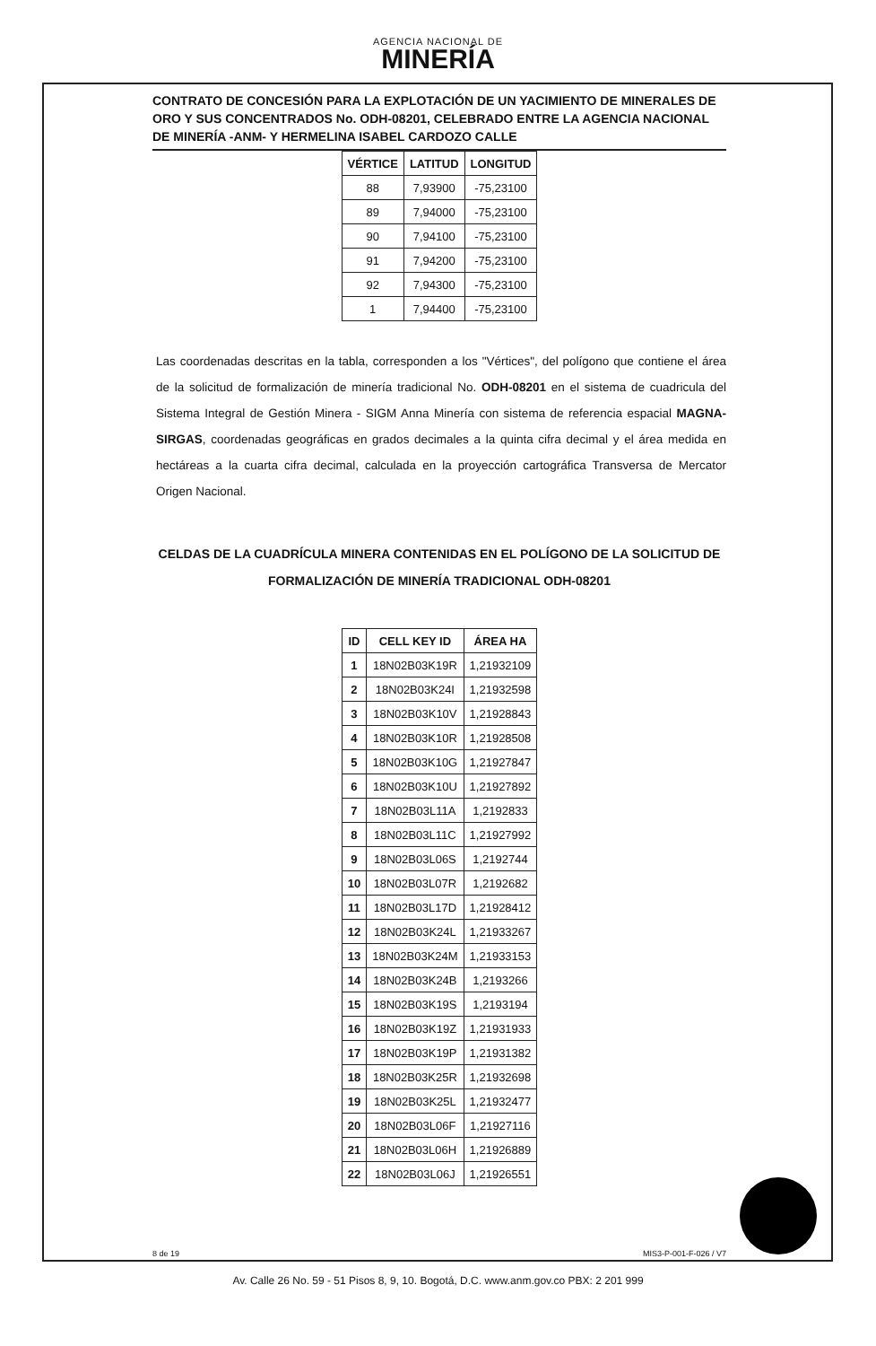AGENCIA NACIONAL DE
MINERÍA
CONTRATO DE CONCESIÓN PARA LA EXPLOTACIÓN DE UN YACIMIENTO DE MINERALES DE ORO Y SUS CONCENTRADOS No. ODH-08201, CELEBRADO ENTRE LA AGENCIA NACIONAL DE MINERÍA -ANM- Y HERMELINA ISABEL CARDOZO CALLE
| VÉRTICE | LATITUD | LONGITUD |
| --- | --- | --- |
| 88 | 7,93900 | -75,23100 |
| 89 | 7,94000 | -75,23100 |
| 90 | 7,94100 | -75,23100 |
| 91 | 7,94200 | -75,23100 |
| 92 | 7,94300 | -75,23100 |
| 1 | 7,94400 | -75,23100 |
Las coordenadas descritas en la tabla, corresponden a los "Vértices", del polígono que contiene el área de la solicitud de formalización de minería tradicional No. ODH-08201 en el sistema de cuadricula del Sistema Integral de Gestión Minera - SIGM Anna Minería con sistema de referencia espacial MAGNA-SIRGAS, coordenadas geográficas en grados decimales a la quinta cifra decimal y el área medida en hectáreas a la cuarta cifra decimal, calculada en la proyección cartográfica Transversa de Mercator Origen Nacional.
CELDAS DE LA CUADRÍCULA MINERA CONTENIDAS EN EL POLÍGONO DE LA SOLICITUD DE FORMALIZACIÓN DE MINERÍA TRADICIONAL ODH-08201
| ID | CELL KEY ID | ÁREA HA |
| --- | --- | --- |
| 1 | 18N02B03K19R | 1,21932109 |
| 2 | 18N02B03K24I | 1,21932598 |
| 3 | 18N02B03K10V | 1,21928843 |
| 4 | 18N02B03K10R | 1,21928508 |
| 5 | 18N02B03K10G | 1,21927847 |
| 6 | 18N02B03K10U | 1,21927892 |
| 7 | 18N02B03L11A | 1,2192833 |
| 8 | 18N02B03L11C | 1,21927992 |
| 9 | 18N02B03L06S | 1,2192744 |
| 10 | 18N02B03L07R | 1,2192682 |
| 11 | 18N02B03L17D | 1,21928412 |
| 12 | 18N02B03K24L | 1,21933267 |
| 13 | 18N02B03K24M | 1,21933153 |
| 14 | 18N02B03K24B | 1,2193266 |
| 15 | 18N02B03K19S | 1,2193194 |
| 16 | 18N02B03K19Z | 1,21931933 |
| 17 | 18N02B03K19P | 1,21931382 |
| 18 | 18N02B03K25R | 1,21932698 |
| 19 | 18N02B03K25L | 1,21932477 |
| 20 | 18N02B03L06F | 1,21927116 |
| 21 | 18N02B03L06H | 1,21926889 |
| 22 | 18N02B03L06J | 1,21926551 |
8 de 19 MIS3-P-001-F-026 / V7
Av. Calle 26 No. 59 - 51 Pisos 8, 9, 10. Bogotá, D.C. www.anm.gov.co PBX: 2 201 999